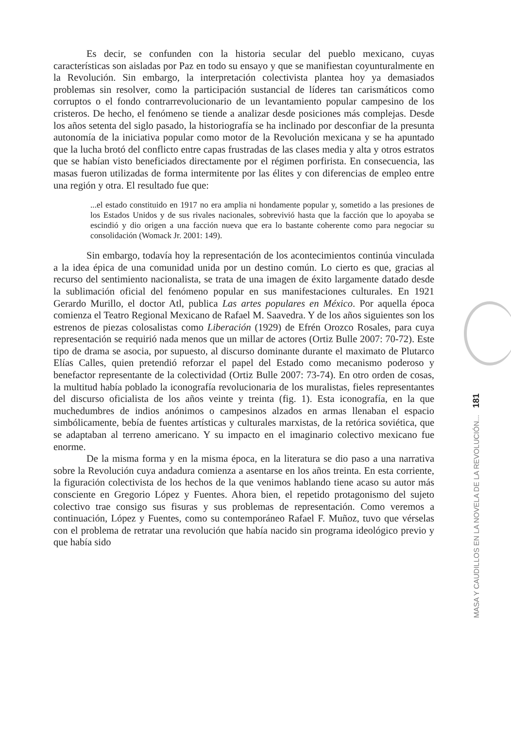Es decir, se confunden con la historia secular del pueblo mexicano, cuyas características son aisladas por Paz en todo su ensayo y que se manifiestan coyunturalmente en la Revolución. Sin embargo, la interpretación colectivista plantea hoy ya demasiados problemas sin resolver, como la participación sustancial de líderes tan carismáticos como corruptos o el fondo contrarrevolucionario de un levantamiento popular campesino de los cristeros. De hecho, el fenómeno se tiende a analizar desde posiciones más complejas. Desde los años setenta del siglo pasado, la historiografía se ha inclinado por desconfiar de la presunta autonomía de la iniciativa popular como motor de la Revolución mexicana y se ha apuntado que la lucha brotó del conflicto entre capas frustradas de las clases media y alta y otros estratos que se habían visto beneficiados directamente por el régimen porfirista. En consecuencia, las masas fueron utilizadas de forma intermitente por las élites y con diferencias de empleo entre una región y otra. El resultado fue que:
...el estado constituido en 1917 no era amplia ni hondamente popular y, sometido a las presiones de los Estados Unidos y de sus rivales nacionales, sobrevivió hasta que la facción que lo apoyaba se escindió y dio origen a una facción nueva que era lo bastante coherente como para negociar su consolidación (Womack Jr. 2001: 149).
Sin embargo, todavía hoy la representación de los acontecimientos continúa vinculada a la idea épica de una comunidad unida por un destino común. Lo cierto es que, gracias al recurso del sentimiento nacionalista, se trata de una imagen de éxito largamente datado desde la sublimación oficial del fenómeno popular en sus manifestaciones culturales. En 1921 Gerardo Murillo, el doctor Atl, publica Las artes populares en México. Por aquella época comienza el Teatro Regional Mexicano de Rafael M. Saavedra. Y de los años siguientes son los estrenos de piezas colosalistas como Liberación (1929) de Efrén Orozco Rosales, para cuya representación se requirió nada menos que un millar de actores (Ortiz Bulle 2007: 70-72). Este tipo de drama se asocia, por supuesto, al discurso dominante durante el maximato de Plutarco Elías Calles, quien pretendió reforzar el papel del Estado como mecanismo poderoso y benefactor representante de la colectividad (Ortiz Bulle 2007: 73-74). En otro orden de cosas, la multitud había poblado la iconografía revolucionaria de los muralistas, fieles representantes del discurso oficialista de los años veinte y treinta (fig. 1). Esta iconografía, en la que muchedumbres de indios anónimos o campesinos alzados en armas llenaban el espacio simbólicamente, bebía de fuentes artísticas y culturales marxistas, de la retórica soviética, que se adaptaban al terreno americano. Y su impacto en el imaginario colectivo mexicano fue enorme.
De la misma forma y en la misma época, en la literatura se dio paso a una narrativa sobre la Revolución cuya andadura comienza a asentarse en los años treinta. En esta corriente, la figuración colectivista de los hechos de la que venimos hablando tiene acaso su autor más consciente en Gregorio López y Fuentes. Ahora bien, el repetido protagonismo del sujeto colectivo trae consigo sus fisuras y sus problemas de representación. Como veremos a continuación, López y Fuentes, como su contemporáneo Rafael F. Muñoz, tuvo que vérselas con el problema de retratar una revolución que había nacido sin programa ideológico previo y que había sido
MASA Y CAUDILLOS EN LA NOVELA DE LA REVOLUCIÓN... 181